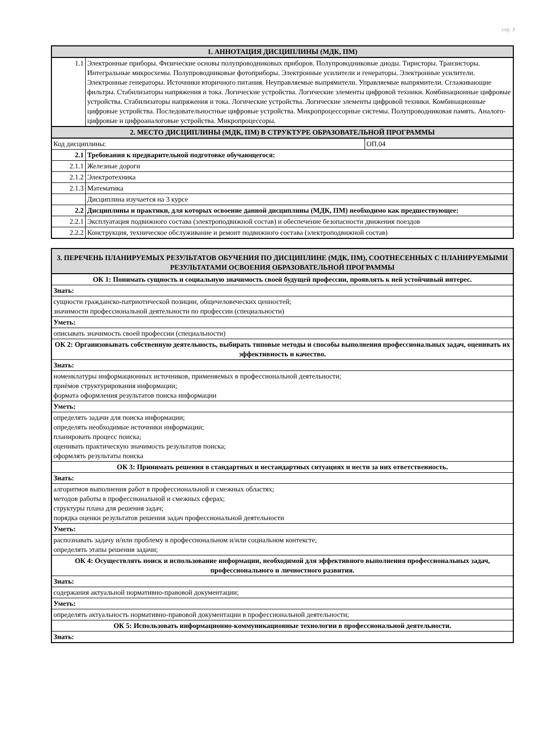стр. 3
| 1. АННОТАЦИЯ ДИСЦИПЛИНЫ (МДК, ПМ) | | |
| --- | --- | --- |
| 1.1 | Электронные приборы. Физические основы полупроводниковых приборов. Полупроводниковые диоды. Тиристоры. Транзисторы. Интегральные микросхемы. Полупроводниковые фотоприборы. Электронные усилители и генераторы. Электронные усилители. Электронные генераторы. Источники вторичного питания. Неуправляемые выпрямители. Управляемые выпрямители. Сглаживающие фильтры. Стабилизаторы напряжения и тока. Логические устройства. Логические элементы цифровой техники. Комбинационные цифровые устройства. Стабилизаторы напряжения и тока. Логические устройства. Логические элементы цифровой техники. Комбинационные цифровые устройства. Последовательностные цифровые устройства. Микропроцессорные системы. Полупроводниковая память. Аналого-цифровые и цифроаналоговые устройства. Микропроцессоры. | |
| 2. МЕСТО ДИСЦИПЛИНЫ (МДК, ПМ) В СТРУКТУРЕ ОБРАЗОВАТЕЛЬНОЙ ПРОГРАММЫ | | |
| Код дисциплины: | | ОП.04 |
| 2.1 | Требования к предварительной подготовке обучающегося: | |
| 2.1.1 | Железные дороги | |
| 2.1.2 | Электротехника | |
| 2.1.3 | Математика | |
| | Дисциплина изучается на 3 курсе | |
| 2.2 | Дисциплины и практики, для которых освоение данной дисциплины (МДК, ПМ) необходимо как предшествующее: | |
| 2.2.1 | Эксплуатация подвижного состава (электроподвижной состав) и обеспечение безопасности движения поездов | |
| 2.2.2 | Конструкция, техническое обслуживание и ремонт подвижного состава (электроподвижной состав) | |
| 3. ПЕРЕЧЕНЬ ПЛАНИРУЕМЫХ РЕЗУЛЬТАТОВ ОБУЧЕНИЯ ПО ДИСЦИПЛИНЕ (МДК, ПМ), СООТНЕСЕННЫХ С ПЛАНИРУЕМЫМИ РЕЗУЛЬТАТАМИ ОСВОЕНИЯ ОБРАЗОВАТЕЛЬНОЙ ПРОГРАММЫ |
| --- |
| ОК 1: Понимать сущность и социальную значимость своей будущей профессии, проявлять к ней устойчивый интерес. |
| Знать: |
| сущности гражданско-патриотической позиции, общечеловеческих ценностей; значимости профессиональной деятельности по профессии (специальности) |
| Уметь: |
| описывать значимость своей профессии (специальности) |
| ОК 2: Организовывать собственную деятельность, выбирать типовые методы и способы выполнения профессиональных задач, оценивать их эффективность и качество. |
| Знать: |
| номенклатуры информационных источников, применяемых в профессиональной деятельности; приёмов структурирования информации; формата оформления результатов поиска информации |
| Уметь: |
| определять задачи для поиска информации; определять необходимые источники информации; планировать процесс поиска; оценивать практическую значимость результатов поиска; оформлять результаты поиска |
| ОК 3: Принимать решения в стандартных и нестандартных ситуациях и нести за них ответственность. |
| Знать: |
| алгоритмов выполнения работ в профессиональной и смежных областях; методов работы в профессиональной и смежных сферах; структуры плана для решения задач; порядка оценки результатов решения задач профессиональной деятельности |
| Уметь: |
| распознавать задачу и/или проблему в профессиональном и/или социальном контексте; определять этапы решения задачи; |
| ОК 4: Осуществлять поиск и использование информации, необходимой для эффективного выполнения профессиональных задач, профессионального и личностного развития. |
| Знать: |
| содержания актуальной нормативно-правовой документации; |
| Уметь: |
| определять актуальность нормативно-правовой документации в профессиональной деятельности; |
| ОК 5: Использовать информационно-коммуникационные технологии в профессиональной деятельности. |
| Знать: |